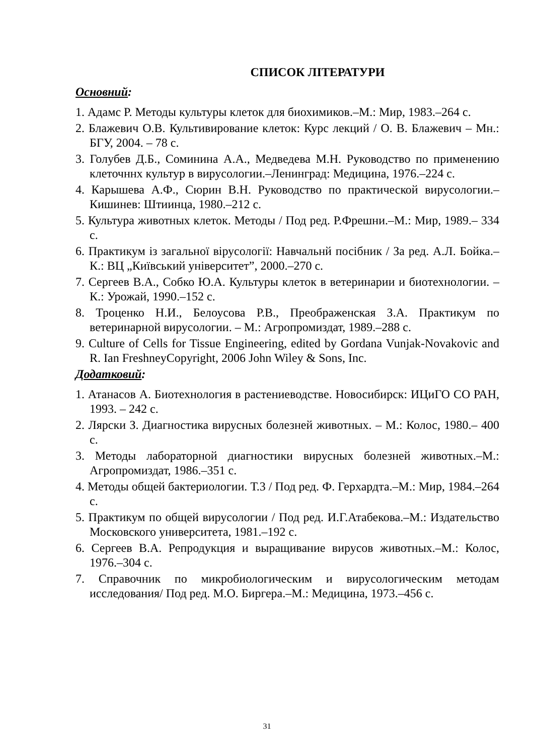СПИСОК ЛІТЕРАТУРИ
Основний:
1. Адамс Р. Методы культуры клеток для биохимиков.–М.: Мир, 1983.–264 с.
2. Блажевич О.В. Культивирование клеток: Курс лекций / О. В. Блажевич – Мн.: БГУ, 2004. – 78 с.
3. Голубев Д.Б., Соминина А.А., Медведева М.Н. Руководство по применению клеточннх культур в вирусологии.–Ленинград: Медицина, 1976.–224 с.
4. Карышева А.Ф., Сюрин В.Н. Руководство по практической вирусологии.– Кишинев: Штиинца, 1980.–212 с.
5. Культура животных клеток. Методы / Под ред. Р.Фрешни.–М.: Мир, 1989.– 334 с.
6. Практикум із загальної вірусології: Навчальнй посібник / За ред. А.Л. Бойка.–К.: ВЦ „Київський університет”, 2000.–270 с.
7. Сергеев В.А., Собко Ю.А. Культуры клеток в ветеринарии и биотехнологии. – К.: Урожай, 1990.–152 с.
8. Троценко Н.И., Белоусова Р.В., Преображенская З.А. Практикум по ветеринарной вирусологии. – М.: Агропромиздат, 1989.–288 с.
9. Culture of Cells for Tissue Engineering, edited by Gordana Vunjak-Novakovic and R. Ian FreshneyCopyright, 2006 John Wiley & Sons, Inc.
Додатковий:
1. Атанасов А. Биотехнология в растениеводстве. Новосибирск: ИЦиГО СО РАН, 1993. – 242 с.
2. Лярски З. Диагностика вирусных болезней животных. – М.: Колос, 1980.– 400 с.
3. Методы лабораторной диагностики вирусных болезней животных.–М.: Агропромиздат, 1986.–351 с.
4. Методы общей бактериологии. Т.3 / Под ред. Ф. Герхардта.–М.: Мир, 1984.–264 с.
5. Практикум по общей вирусологии / Под ред. И.Г.Атабекова.–М.: Издательство Московского университета, 1981.–192 с.
6. Сергеев В.А. Репродукция и выращивание вирусов животных.–М.: Колос, 1976.–304 с.
7. Справочник по микробиологическим и вирусологическим методам исследования/ Под ред. М.О. Биргера.–М.: Медицина, 1973.–456 с.
31